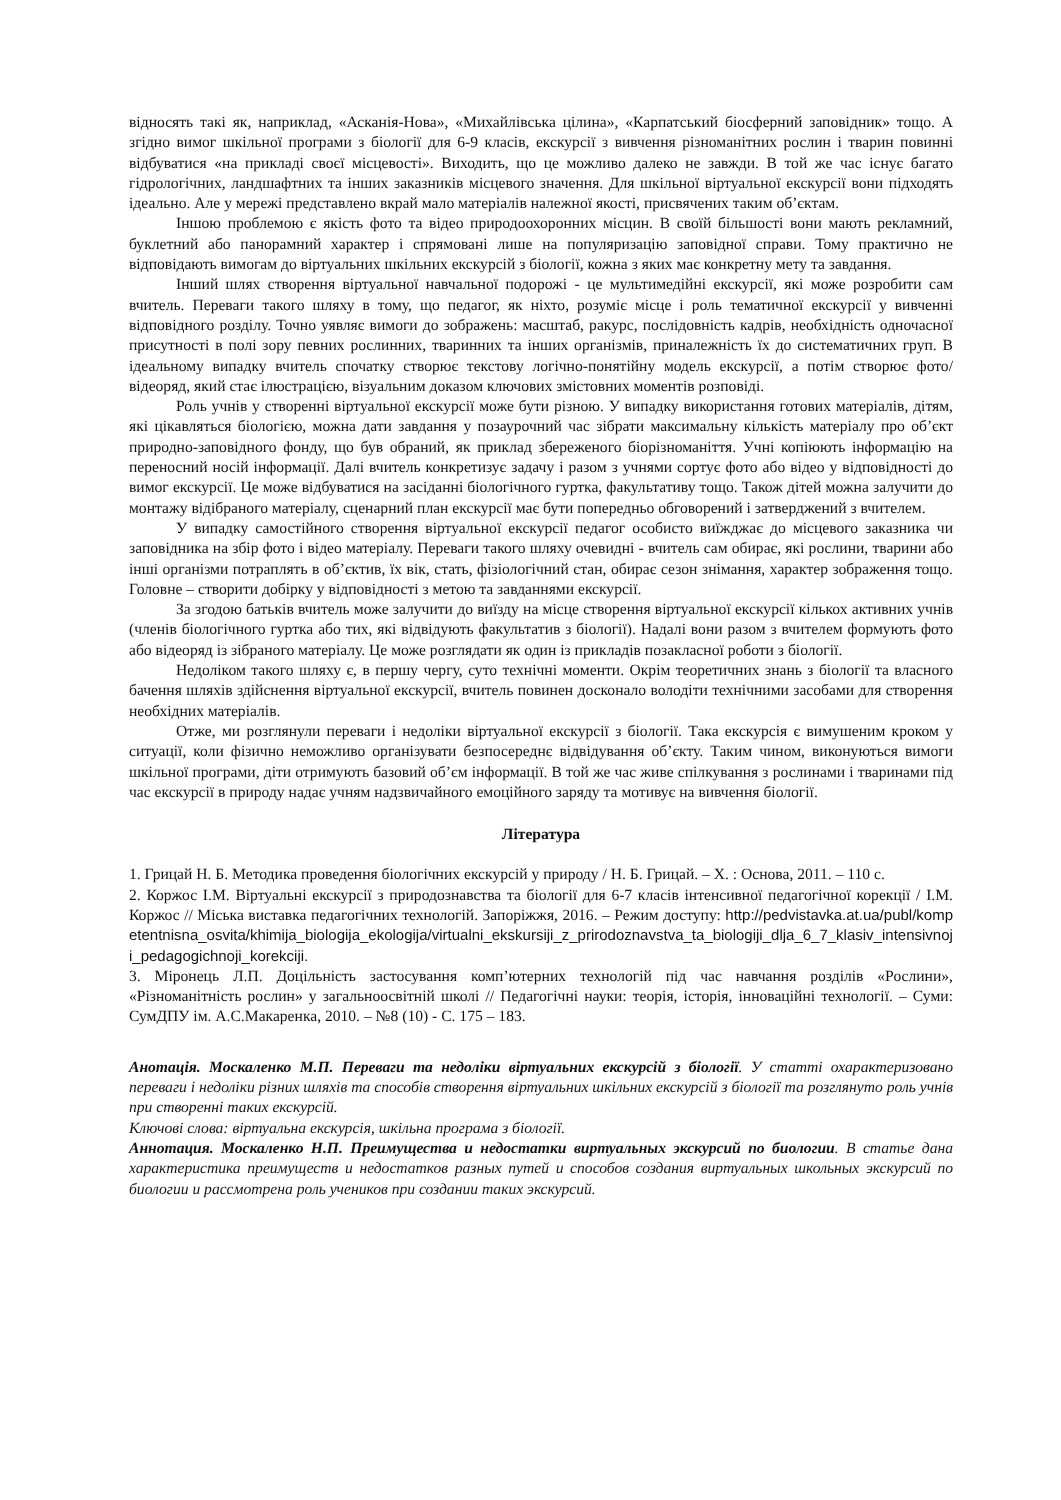відносять такі як, наприклад, «Асканія-Нова», «Михайлівська цілина», «Карпатський біосферний заповідник» тощо. А згідно вимог шкільної програми з біології для 6-9 класів, екскурсії з вивчення різноманітних рослин і тварин повинні відбуватися «на прикладі своєї місцевості». Виходить, що це можливо далеко не завжди. В той же час існує багато гідрологічних, ландшафтних та інших заказників місцевого значення. Для шкільної віртуальної екскурсії вони підходять ідеально. Але у мережі представлено вкрай мало матеріалів належної якості, присвячених таким об’єктам.
Іншою проблемою є якість фото та відео природоохоронних місцин. В своїй більшості вони мають рекламний, буклетний або панорамний характер і спрямовані лише на популяризацію заповідної справи. Тому практично не відповідають вимогам до віртуальних шкільних екскурсій з біології, кожна з яких має конкретну мету та завдання.
Інший шлях створення віртуальної навчальної подорожі - це мультимедійні екскурсії, які може розробити сам вчитель. Переваги такого шляху в тому, що педагог, як ніхто, розуміє місце і роль тематичної екскурсії у вивченні відповідного розділу. Точно уявляє вимоги до зображень: масштаб, ракурс, послідовність кадрів, необхідність одночасної присутності в полі зору певних рослинних, тваринних та інших організмів, приналежність їх до систематичних груп. В ідеальному випадку вчитель спочатку створює текстову логічно-понятійну модель екскурсії, а потім створює фото/відеоряд, який стає ілюстрацією, візуальним доказом ключових змістовних моментів розповіді.
Роль учнів у створенні віртуальної екскурсії може бути різною. У випадку використання готових матеріалів, дітям, які цікавляться біологією, можна дати завдання у позаурочний час зібрати максимальну кількість матеріалу про об’єкт природно-заповідного фонду, що був обраний, як приклад збереженого біорізноманіття. Учні копіюють інформацію на переносний носій інформації. Далі вчитель конкретизує задачу і разом з учнями сортує фото або відео у відповідності до вимог екскурсії. Це може відбуватися на засіданні біологічного гуртка, факультативу тощо. Також дітей можна залучити до монтажу відібраного матеріалу, сценарний план екскурсії має бути попередньо обговорений і затверджений з вчителем.
У випадку самостійного створення віртуальної екскурсії педагог особисто виїжджає до місцевого заказника чи заповідника на збір фото і відео матеріалу. Переваги такого шляху очевидні - вчитель сам обирає, які рослини, тварини або інші організми потраплять в об’єктив, їх вік, стать, фізіологічний стан, обирає сезон знімання, характер зображення тощо. Головне – створити добірку у відповідності з метою та завданнями екскурсії.
За згодою батьків вчитель може залучити до виїзду на місце створення віртуальної екскурсії кількох активних учнів (членів біологічного гуртка або тих, які відвідують факультатив з біології). Надалі вони разом з вчителем формують фото або відеоряд із зібраного матеріалу. Це може розглядати як один із прикладів позакласної роботи з біології.
Недоліком такого шляху є, в першу чергу, суто технічні моменти. Окрім теоретичних знань з біології та власного бачення шляхів здійснення віртуальної екскурсії, вчитель повинен досконало володіти технічними засобами для створення необхідних матеріалів.
Отже, ми розглянули переваги і недоліки віртуальної екскурсії з біології. Така екскурсія є вимушеним кроком у ситуації, коли фізично неможливо організувати безпосереднє відвідування об’єкту. Таким чином, виконуються вимоги шкільної програми, діти отримують базовий об’єм інформації. В той же час живе спілкування з рослинами і тваринами під час екскурсії в природу надає учням надзвичайного емоційного заряду та мотивує на вивчення біології.
Література
1. Грицай Н. Б. Методика проведення біологічних екскурсій у природу / Н. Б. Грицай. – Х. : Основа, 2011. – 110 с.
2. Коржос І.М. Віртуальні екскурсії з природознавства та біології для 6-7 класів інтенсивної педагогічної корекції / І.М. Коржос // Міська виставка педагогічних технологій. Запоріжжя, 2016. – Режим доступу: http://pedvistavka.at.ua/publ/kompetentnisna_osvita/khimija_biologija_ekologija/virtualni_ekskursiji_z_prirodoznavstva_ta_biologiji_dlja_6_7_klasiv_intensivnoji_pedagogichnoji_korekciji.
3. Міронець Л.П. Доцільність застосування комп’ютерних технологій під час навчання розділів «Рослини», «Різноманітність рослин» у загальноосвітній школі // Педагогічні науки: теорія, історія, інноваційні технології. – Суми: СумДПУ ім. А.С.Макаренка, 2010. – №8 (10) - С. 175 – 183.
Анотація. Москаленко М.П. Переваги та недоліки віртуальних екскурсій з біології. У статті охарактеризовано переваги і недоліки різних шляхів та способів створення віртуальних шкільних екскурсій з біології та розглянуто роль учнів при створенні таких екскурсій.
Ключові слова: віртуальна екскурсія, шкільна програма з біології.
Аннотация. Москаленко Н.П. Преимущества и недостатки виртуальных экскурсий по биологии. В статье дана характеристика преимуществ и недостатков разных путей и способов создания виртуальных школьных экскурсий по биологии и рассмотрена роль учеников при создании таких экскурсий.